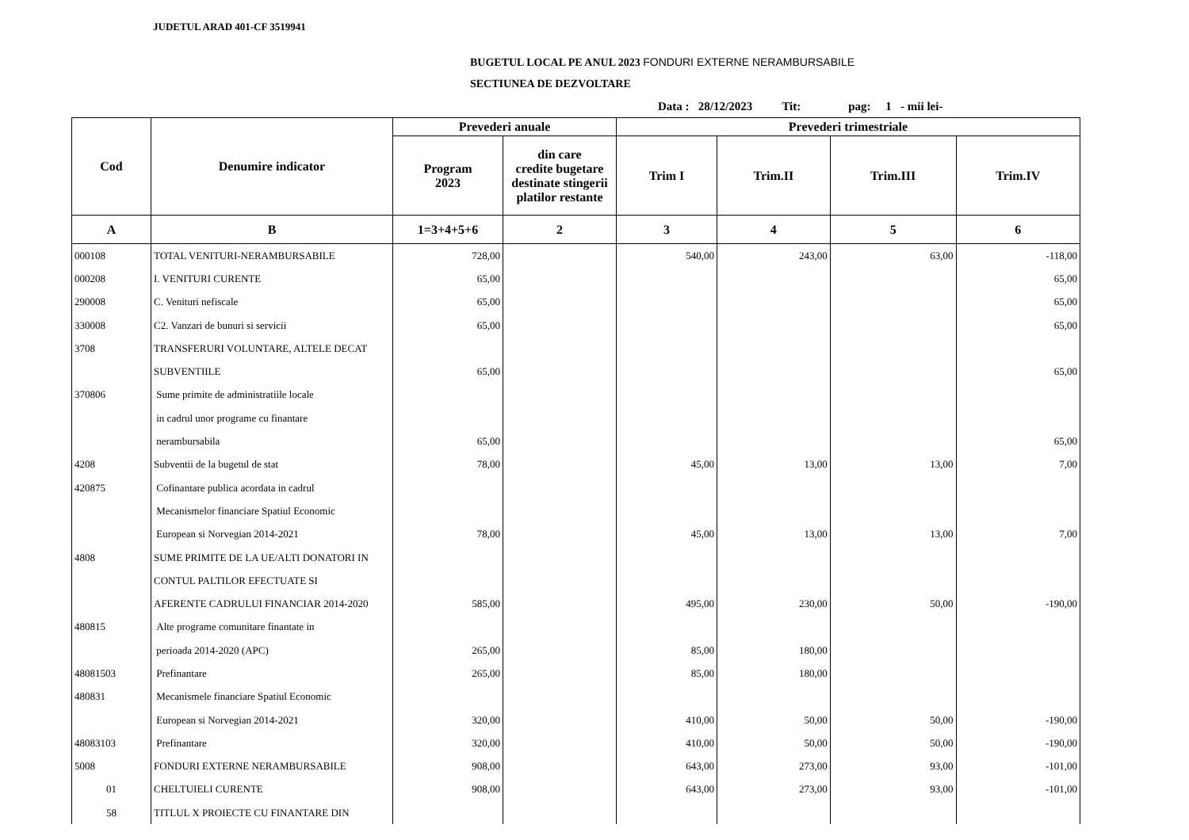JUDETUL ARAD 401-CF 3519941
BUGETUL LOCAL PE ANUL 2023 FONDURI EXTERNE NERAMBURSABILE
SECTIUNEA DE DEZVOLTARE
Data : 28/12/2023 Tit: pag: 1 - mii lei-
| Cod | Denumire indicator | Prevederi anuale | | Prevederi trimestriale | | | |
| --- | --- | --- | --- | --- | --- | --- | --- |
| | | Program 2023 | din care credite bugetare destinate stingerii platilor restante | Trim I | Trim.II | Trim.III | Trim.IV |
| A | B | 1=3+4+5+6 | 2 | 3 | 4 | 5 | 6 |
| 000108 | TOTAL VENITURI-NERAMBURSABILE | 728,00 | | 540,00 | 243,00 | 63,00 | -118,00 |
| 000208 | I. VENITURI CURENTE | 65,00 | | | | | 65,00 |
| 290008 | C. Venituri nefiscale | 65,00 | | | | | 65,00 |
| 330008 | C2. Vanzari de bunuri si servicii | 65,00 | | | | | 65,00 |
| 3708 | TRANSFERURI VOLUNTARE, ALTELE DECAT | | | | | | |
| | SUBVENTIILE | 65,00 | | | | | 65,00 |
| 370806 | Sume primite de administratiile locale | | | | | | |
| | in cadrul unor programe cu finantare | | | | | | |
| | nerambursabila | 65,00 | | | | | 65,00 |
| 4208 | Subventii de la bugetul de stat | 78,00 | | 45,00 | 13,00 | 13,00 | 7,00 |
| 420875 | Cofinantare publica acordata in cadrul | | | | | | |
| | Mecanismelor financiare Spatiul Economic | | | | | | |
| | European si Norvegian 2014-2021 | 78,00 | | 45,00 | 13,00 | 13,00 | 7,00 |
| 4808 | SUME PRIMITE DE LA UE/ALTI DONATORI IN | | | | | | |
| | CONTUL PALTILOR EFECTUATE SI | | | | | | |
| | AFERENTE CADRULUI FINANCIAR 2014-2020 | 585,00 | | 495,00 | 230,00 | 50,00 | -190,00 |
| 480815 | Alte programe comunitare finantate in | | | | | | |
| | perioada 2014-2020 (APC) | 265,00 | | 85,00 | 180,00 | | |
| 48081503 | Prefinantare | 265,00 | | 85,00 | 180,00 | | |
| 480831 | Mecanismele financiare Spatiul Economic | | | | | | |
| | European si Norvegian 2014-2021 | 320,00 | | 410,00 | 50,00 | 50,00 | -190,00 |
| 48083103 | Prefinantare | 320,00 | | 410,00 | 50,00 | 50,00 | -190,00 |
| 5008 | FONDURI EXTERNE NERAMBURSABILE | 908,00 | | 643,00 | 273,00 | 93,00 | -101,00 |
| 01 | CHELTUIELI CURENTE | 908,00 | | 643,00 | 273,00 | 93,00 | -101,00 |
| 58 | TITLUL X PROIECTE CU FINANTARE DIN | | | | | | |